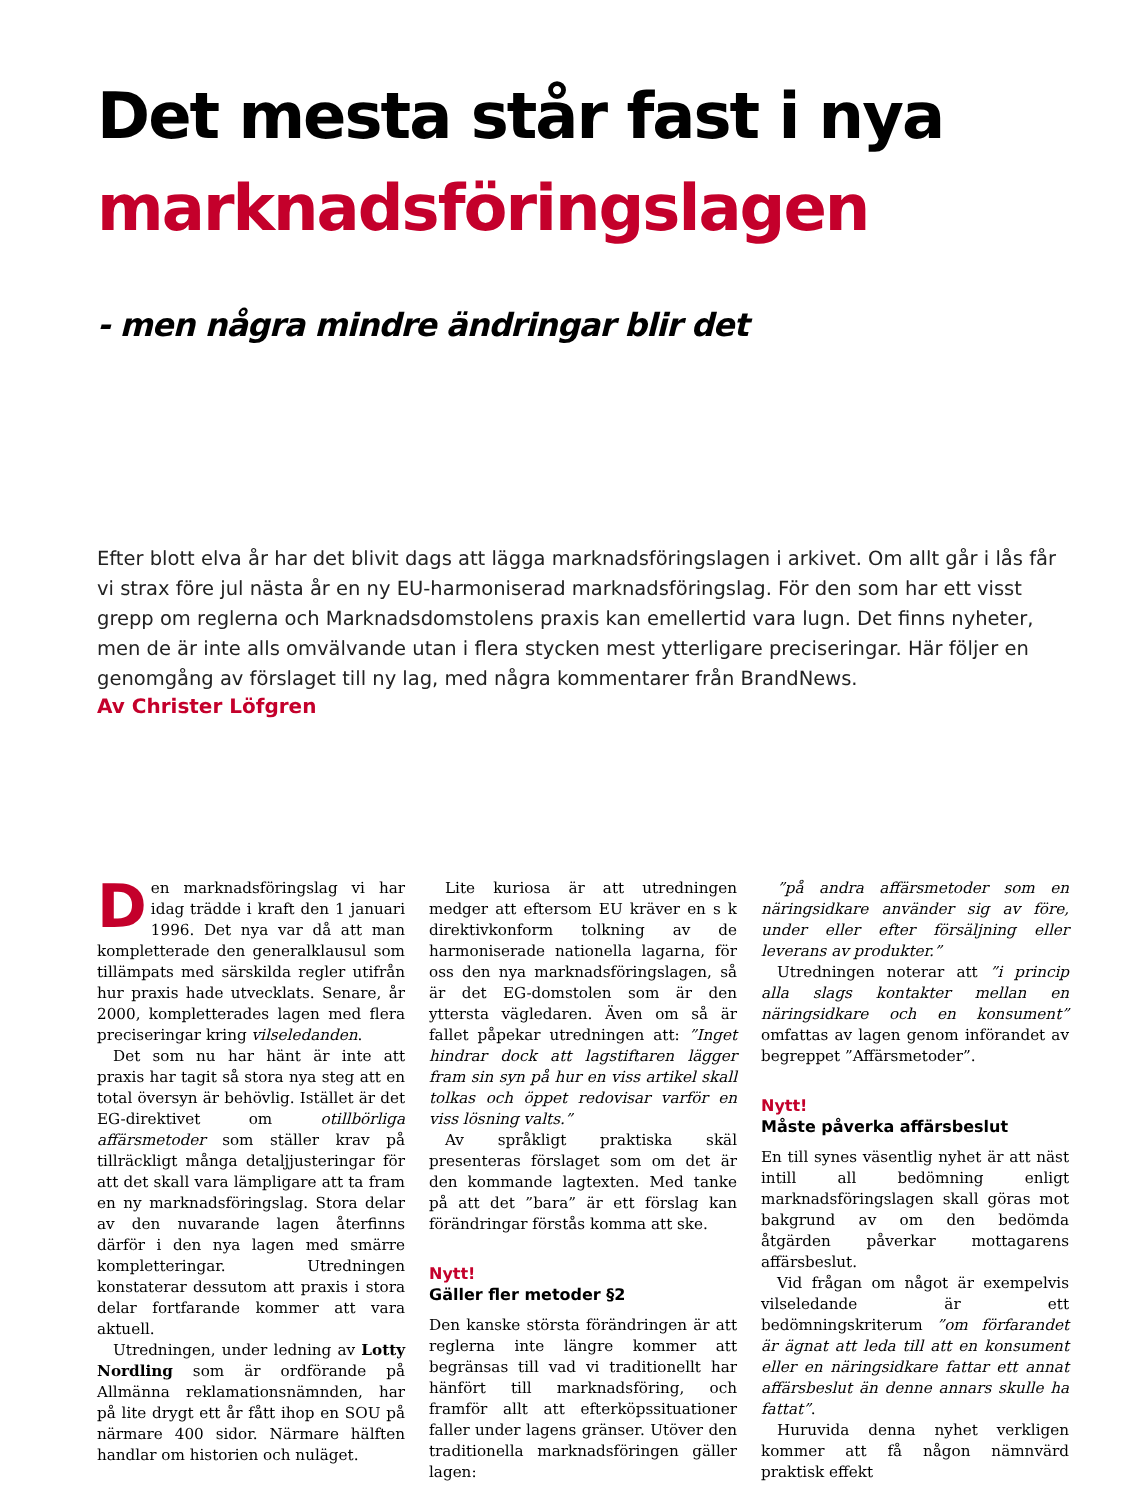Det mesta står fast i nya
marknadsföringslagen
- men några mindre ändringar blir det
Efter blott elva år har det blivit dags att lägga marknadsföringslagen i arkivet. Om allt går i lås får vi strax före jul nästa år en ny EU-harmoniserad marknadsföringslag. För den som har ett visst grepp om reglerna och Marknadsdomstolens praxis kan emellertid vara lugn. Det finns nyheter, men de är inte alls omvälvande utan i flera stycken mest ytterligare preciseringar. Här följer en genomgång av förslaget till ny lag, med några kommentarer från BrandNews.
Av Christer Löfgren
Den marknadsföringslag vi har idag trädde i kraft den 1 januari 1996. Det nya var då att man kompletterade den generalklausul som tillämpats med särskilda regler utifrån hur praxis hade utvecklats. Senare, år 2000, kompletterades lagen med flera preciseringar kring vilseledanden.
Det som nu har hänt är inte att praxis har tagit så stora nya steg att en total översyn är behövlig. Istället är det EG-direktivet om otillbörliga affärsmetoder som ställer krav på tillräckligt många detaljjusteringar för att det skall vara lämpligare att ta fram en ny marknadsföringslag. Stora delar av den nuvarande lagen återfinns därför i den nya lagen med smärre kompletteringar. Utredningen konstaterar dessutom att praxis i stora delar fortfarande kommer att vara aktuell.
Utredningen, under ledning av Lotty Nordling som är ordförande på Allmänna reklamationsnämnden, har på lite drygt ett år fått ihop en SOU på närmare 400 sidor. Närmare hälften handlar om historien och nuläget.
Lite kuriosa är att utredningen medger att eftersom EU kräver en s k direktivkonform tolkning av de harmoniserade nationella lagarna, för oss den nya marknadsföringslagen, så är det EG-domstolen som är den yttersta vägledaren. Även om så är fallet påpekar utredningen att: ”Inget hindrar dock att lagstiftaren lägger fram sin syn på hur en viss artikel skall tolkas och öppet redovisar varför en viss lösning valts.”
Av språkligt praktiska skäl presenteras förslaget som om det är den kommande lagtexten. Med tanke på att det ”bara” är ett förslag kan förändringar förstås komma att ske.
Nytt!
Gäller fler metoder §2
Den kanske största förändringen är att reglerna inte längre kommer att begränsas till vad vi traditionellt har hänfört till marknadsföring, och framför allt att efterköpssituationer faller under lagens gränser. Utöver den traditionella marknadsföringen gäller lagen:
”på andra affärsmetoder som en näringsidkare använder sig av före, under eller efter försäljning eller leverans av produkter.”
Utredningen noterar att ”i princip alla slags kontakter mellan en näringsidkare och en konsument” omfattas av lagen genom införandet av begreppet ”Affärsmetoder”.
Nytt!
Måste påverka affärsbeslut
En till synes väsentlig nyhet är att näst intill all bedömning enligt marknadsföringslagen skall göras mot bakgrund av om den bedömda åtgärden påverkar mottagarens affärsbeslut.
Vid frågan om något är exempelvis vilseledande är ett bedömningskriterum ”om förfarandet är ägnat att leda till att en konsument eller en näringsidkare fattar ett annat affärsbeslut än denne annars skulle ha fattat”.
Huruvida denna nyhet verkligen kommer att få någon nämnvärd praktisk effekt